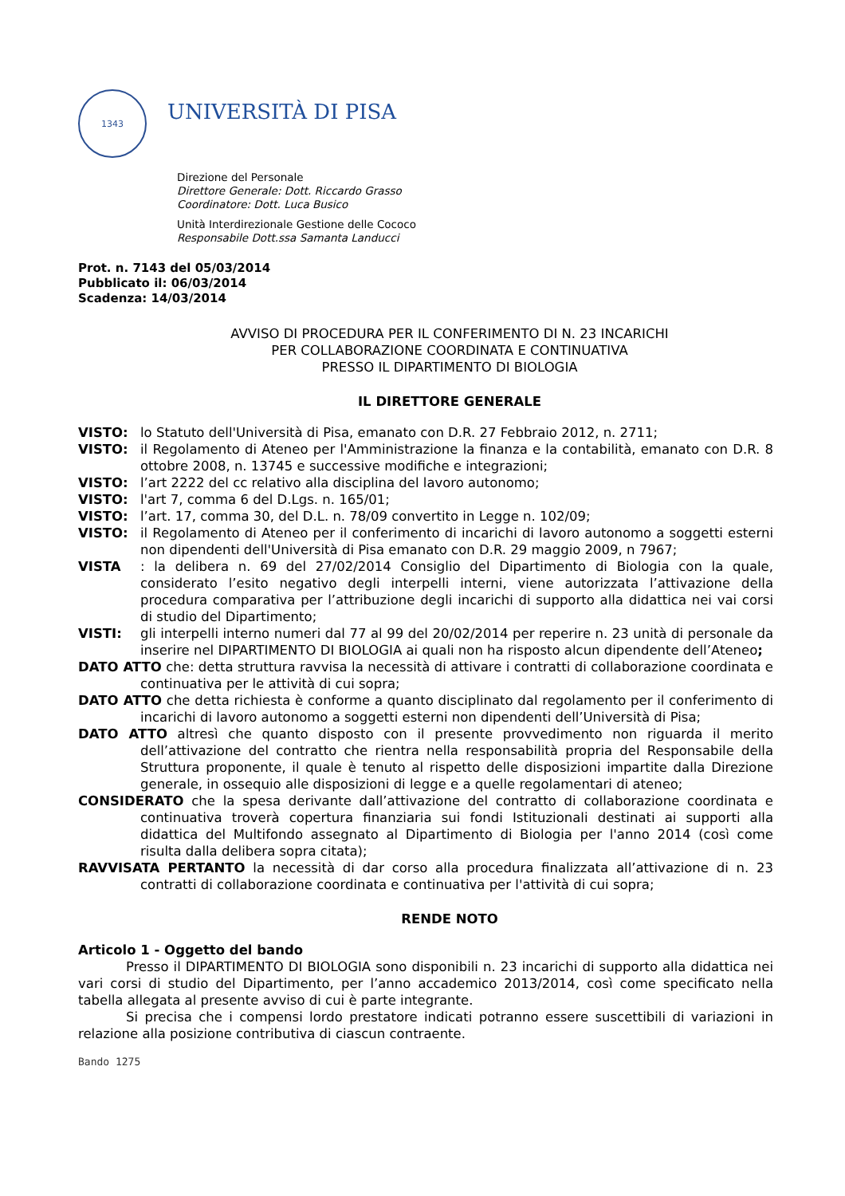1343
UNIVERSITÀ DI PISA
Direzione del Personale
Direttore Generale: Dott. Riccardo Grasso
Coordinatore: Dott. Luca Busico
Unità Interdirezionale Gestione delle Cococo
Responsabile Dott.ssa Samanta Landucci
Prot. n. 7143 del 05/03/2014
Pubblicato il: 06/03/2014
Scadenza: 14/03/2014
AVVISO DI PROCEDURA PER IL CONFERIMENTO DI N. 23 INCARICHI
PER COLLABORAZIONE COORDINATA E CONTINUATIVA
PRESSO IL DIPARTIMENTO DI BIOLOGIA
IL DIRETTORE GENERALE
VISTO: lo Statuto dell'Università di Pisa, emanato con D.R. 27 Febbraio 2012, n. 2711;
VISTO: il Regolamento di Ateneo per l'Amministrazione la finanza e la contabilità, emanato con D.R. 8 ottobre 2008, n. 13745 e successive modifiche e integrazioni;
VISTO: l’art 2222 del cc relativo alla disciplina del lavoro autonomo;
VISTO: l'art 7, comma 6 del D.Lgs. n. 165/01;
VISTO: l’art. 17, comma 30, del D.L. n. 78/09 convertito in Legge n. 102/09;
VISTO: il Regolamento di Ateneo per il conferimento di incarichi di lavoro autonomo a soggetti esterni non dipendenti dell'Università di Pisa emanato con D.R. 29 maggio 2009, n 7967;
VISTA: la delibera n. 69 del 27/02/2014 Consiglio del Dipartimento di Biologia con la quale, considerato l’esito negativo degli interpelli interni, viene autorizzata l’attivazione della procedura comparativa per l’attribuzione degli incarichi di supporto alla didattica nei vai corsi di studio del Dipartimento;
VISTI: gli interpelli interno numeri dal 77 al 99 del 20/02/2014 per reperire n. 23 unità di personale da inserire nel DIPARTIMENTO DI BIOLOGIA ai quali non ha risposto alcun dipendente dell’Ateneo;
DATO ATTO che: detta struttura ravvisa la necessità di attivare i contratti di collaborazione coordinata e continuativa per le attività di cui sopra;
DATO ATTO che detta richiesta è conforme a quanto disciplinato dal regolamento per il conferimento di incarichi di lavoro autonomo a soggetti esterni non dipendenti dell’Università di Pisa;
DATO ATTO altresì che quanto disposto con il presente provvedimento non riguarda il merito dell’attivazione del contratto che rientra nella responsabilità propria del Responsabile della Struttura proponente, il quale è tenuto al rispetto delle disposizioni impartite dalla Direzione generale, in ossequio alle disposizioni di legge e a quelle regolamentari di ateneo;
CONSIDERATO che la spesa derivante dall’attivazione del contratto di collaborazione coordinata e continuativa troverà copertura finanziaria sui fondi Istituzionali destinati ai supporti alla didattica del Multifondo assegnato al Dipartimento di Biologia per l'anno 2014 (così come risulta dalla delibera sopra citata);
RAVVISATA PERTANTO la necessità di dar corso alla procedura finalizzata all’attivazione di n. 23 contratti di collaborazione coordinata e continuativa per l'attività di cui sopra;
RENDE NOTO
Articolo 1 - Oggetto del bando
Presso il DIPARTIMENTO DI BIOLOGIA sono disponibili n. 23 incarichi di supporto alla didattica nei vari corsi di studio del Dipartimento, per l’anno accademico 2013/2014, così come specificato nella tabella allegata al presente avviso di cui è parte integrante.
Si precisa che i compensi lordo prestatore indicati potranno essere suscettibili di variazioni in relazione alla posizione contributiva di ciascun contraente.
Bando 1275